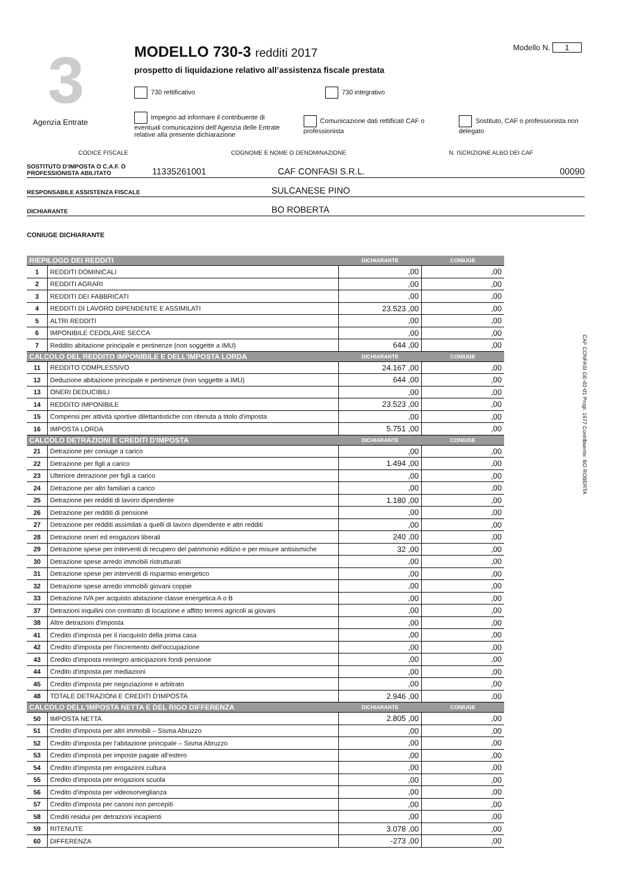3
Agenzia Entrate
MODELLO 730-3 redditi 2017
prospetto di liquidazione relativo all’assistenza fiscale prestata
730 rettificativo 730 integrativo
Impegno ad informare il contribuente di eventuali comunicazioni dell’Agenzia delle Entrate relative alla presente dichiarazione
Comunicazione dati rettificati CAF o professionista
Sostituto, CAF o professionista non delegato
Modello N. 1
CODICE FISCALE COGNOME E NOME O DENOMINAZIONE N. ISCRIZIONE ALBO DEI CAF
SOSTITUTO D'IMPOSTA O C.A.F. O PROFESSIONISTA ABILITATO 11335261001 CAF CONFASI S.R.L. 00090
RESPONSABILE ASSISTENZA FISCALE SULCANESE PINO
DICHIARANTE BO ROBERTA
CONIUGE DICHIARANTE
| RIEPILOGO DEI REDDITI | | DICHIARANTE | CONIUGE |
| --- | --- | --- | --- |
| 1 | REDDITI DOMINICALI | ,00 | ,00 |
| 2 | REDDITI AGRARI | ,00 | ,00 |
| 3 | REDDITI DEI FABBRICATI | ,00 | ,00 |
| 4 | REDDITI DI LAVORO DIPENDENTE E ASSIMILATI | 23.523 ,00 | ,00 |
| 5 | ALTRI REDDITI | ,00 | ,00 |
| 6 | IMPONIBILE CEDOLARE SECCA | ,00 | ,00 |
| 7 | Reddito abitazione principale e pertinenze (non soggette a IMU) | 644 ,00 | ,00 |
| CALCOLO DEL REDDITO IMPONIBILE E DELL'IMPOSTA LORDA | | DICHIARANTE | CONIUGE |
| 11 | REDDITO COMPLESSIVO | 24.167 ,00 | ,00 |
| 12 | Deduzione abitazione principale e pertinenze (non soggette a IMU) | 644 ,00 | ,00 |
| 13 | ONERI DEDUCIBILI | ,00 | ,00 |
| 14 | REDDITO IMPONIBILE | 23.523 ,00 | ,00 |
| 15 | Compensi per attività sportive dilettantistiche con ritenuta a titolo d'imposta | ,00 | ,00 |
| 16 | IMPOSTA LORDA | 5.751 ,00 | ,00 |
| CALCOLO DETRAZIONI E CREDITI D'IMPOSTA | | DICHIARANTE | CONIUGE |
| 21 | Detrazione per coniuge a carico | ,00 | ,00 |
| 22 | Detrazione per figli a carico | 1.494 ,00 | ,00 |
| 23 | Ulteriore detrazione per figli a carico | ,00 | ,00 |
| 24 | Detrazione per altri familiari a carico | ,00 | ,00 |
| 25 | Detrazione per redditi di lavoro dipendente | 1.180 ,00 | ,00 |
| 26 | Detrazione per redditi di pensione | ,00 | ,00 |
| 27 | Detrazione per redditi assimilati a quelli di lavoro dipendente e altri redditi | ,00 | ,00 |
| 28 | Detrazione oneri ed erogazioni liberali | 240 ,00 | ,00 |
| 29 | Detrazione spese per interventi di recupero del patrimonio edilizio e per misure antisismiche | 32 ,00 | ,00 |
| 30 | Detrazione spese arredo immobili ristrutturati | ,00 | ,00 |
| 31 | Detrazione spese per interventi di risparmio energetico | ,00 | ,00 |
| 32 | Detrazione spese arredo immobili giovani coppie | ,00 | ,00 |
| 33 | Detrazione IVA per acquisto abitazione classe energetica A o B | ,00 | ,00 |
| 37 | Detrazioni inquilini con contratto di locazione e affitto terreni agricoli ai giovani | ,00 | ,00 |
| 38 | Altre detrazioni d'imposta | ,00 | ,00 |
| 41 | Credito d'imposta per il riacquisto della prima casa | ,00 | ,00 |
| 42 | Credito d'imposta per l'incremento dell'occupazione | ,00 | ,00 |
| 43 | Credito d'imposta reintegro anticipazioni fondi pensione | ,00 | ,00 |
| 44 | Credito d'imposta per mediazioni | ,00 | ,00 |
| 45 | Credito d'imposta per negoziazione e arbitrato | ,00 | ,00 |
| 48 | TOTALE DETRAZIONI E CREDITI D'IMPOSTA | 2.946 ,00 | ,00 |
| CALCOLO DELL'IMPOSTA NETTA E DEL RIGO DIFFERENZA | | DICHIARANTE | CONIUGE |
| 50 | IMPOSTA NETTA | 2.805 ,00 | ,00 |
| 51 | Credito d'imposta per altri immobili – Sisma Abruzzo | ,00 | ,00 |
| 52 | Credito d'imposta per l'abitazione principale – Sisma Abruzzo | ,00 | ,00 |
| 53 | Credito d'imposta per imposte pagate all'estero | ,00 | ,00 |
| 54 | Credito d'imposta per erogazioni cultura | ,00 | ,00 |
| 55 | Credito d'imposta per erogazioni scuola | ,00 | ,00 |
| 56 | Credito d'imposta per videosorveglianza | ,00 | ,00 |
| 57 | Credito d'imposta per canoni non percepiti | ,00 | ,00 |
| 58 | Crediti residui per detrazioni incapienti | ,00 | ,00 |
| 59 | RITENUTE | 3.078 ,00 | ,00 |
| 60 | DIFFERENZA | -273 ,00 | ,00 |
CAF CONFASI GE-02-01 Progr. 1677 Contribuente: BO ROBERTA